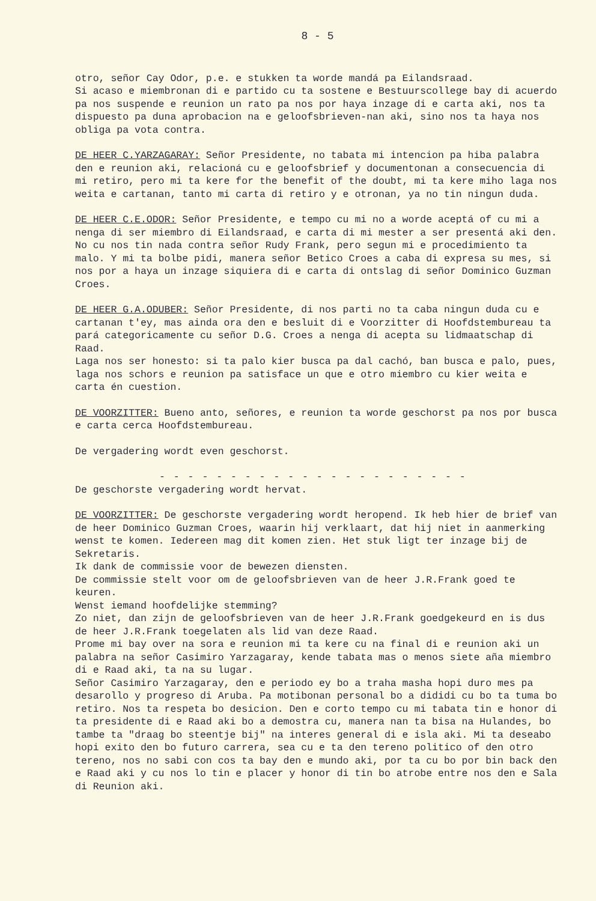8 - 5
otro, señor Cay Odor, p.e. e stukken ta worde mandá pa Eilandsraad.
Si acaso e miembronan di e partido cu ta sostene e Bestuurscollege bay di acuerdo pa nos suspende e reunion un rato pa nos por haya inzage di e carta aki, nos ta dispuesto pa duna aprobacion na e geloofsbrieven-nan aki, sino nos ta haya nos obliga pa vota contra.
DE HEER C.YARZAGARAY: Señor Presidente, no tabata mi intencion pa hiba palabra den e reunion aki, relacioná cu e geloofsbrief y documentonan a consecuencia di mi retiro, pero mi ta kere for the benefit of the doubt, mi ta kere miho laga nos weita e cartanan, tanto mi carta di retiro y e otronan, ya no tin ningun duda.
DE HEER C.E.ODOR: Señor Presidente, e tempo cu mi no a worde aceptá of cu mi a nenga di ser miembro di Eilandsraad, e carta di mi mester a ser presentá aki den. No cu nos tin nada contra señor Rudy Frank, pero segun mi e procedimiento ta malo. Y mi ta bolbe pidi, manera señor Betico Croes a caba di expresa su mes, si nos por a haya un inzage siquiera di e carta di ontslag di señor Dominico Guzman Croes.
DE HEER G.A.ODUBER: Señor Presidente, di nos parti no ta caba ningun duda cu e cartanan t'ey, mas ainda ora den e besluit di e Voorzitter di Hoofdstembureau ta pará categoricamente cu señor D.G. Croes a nenga di acepta su lidmaatschap di Raad.
Laga nos ser honesto: si ta palo kier busca pa dal cachó, ban busca e palo, pues, laga nos schors e reunion pa satisface un que e otro miembro cu kier weita e carta én cuestion.
DE VOORZITTER: Bueno anto, señores, e reunion ta worde geschorst pa nos por busca e carta cerca Hoofdstembureau.
De vergadering wordt even geschorst.
- - - - - - - - - - - - - - - - - - - - - -
De geschorste vergadering wordt hervat.
DE VOORZITTER: De geschorste vergadering wordt heropend. Ik heb hier de brief van de heer Dominico Guzman Croes, waarin hij verklaart, dat hij niet in aanmerking wenst te komen. Iedereen mag dit komen zien. Het stuk ligt ter inzage bij de Sekretaris.
Ik dank de commissie voor de bewezen diensten.
De commissie stelt voor om de geloofsbrieven van de heer J.R.Frank goed te keuren.
Wenst iemand hoofdelijke stemming?
Zo niet, dan zijn de geloofsbrieven van de heer J.R.Frank goedgekeurd en is dus de heer J.R.Frank toegelaten als lid van deze Raad.
Prome mi bay over na sora e reunion mi ta kere cu na final di e reunion aki un palabra na señor Casimiro Yarzagaray, kende tabata mas o menos siete aña miembro di e Raad aki, ta na su lugar.
Señor Casimiro Yarzagaray, den e periodo ey bo a traha masha hopi duro mes pa desarollo y progreso di Aruba. Pa motibonan personal bo a dididi cu bo ta tuma bo retiro. Nos ta respeta bo desicion. Den e corto tempo cu mi tabata tin e honor di ta presidente di e Raad aki bo a demostra cu, manera nan ta bisa na Hulandes, bo tambe ta "draag bo steentje bij" na interes general di e isla aki. Mi ta deseabo hopi exito den bo futuro carrera, sea cu e ta den tereno politico of den otro tereno, nos no sabi con cos ta bay den e mundo aki, por ta cu bo por bin back den e Raad aki y cu nos lo tin e placer y honor di tin bo atrobe entre nos den e Sala di Reunion aki.